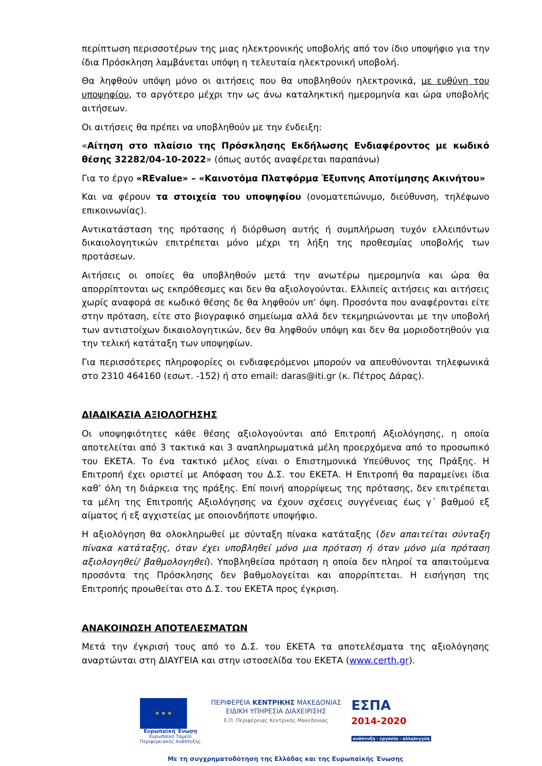περίπτωση περισσοτέρων της μιας ηλεκτρονικής υποβολής από τον ίδιο υποψήφιο για την ίδια Πρόσκληση λαμβάνεται υπόψη η τελευταία ηλεκτρονική υποβολή.
Θα ληφθούν υπόψη μόνο οι αιτήσεις που θα υποβληθούν ηλεκτρονικά, με ευθύνη του υποψηφίου, το αργότερο μέχρι την ως άνω καταληκτική ημερομηνία και ώρα υποβολής αιτήσεων.
Οι αιτήσεις θα πρέπει να υποβληθούν με την ένδειξη:
«Αίτηση στο πλαίσιο της Πρόσκλησης Εκδήλωσης Ενδιαφέροντος με κωδικό θέσης 32282/04-10-2022» (όπως αυτός αναφέρεται παραπάνω)
Για το έργο «REvalue» – «Καινοτόμα Πλατφόρμα Έξυπνης Αποτίμησης Ακινήτου»
Και να φέρουν τα στοιχεία του υποψηφίου (ονοματεπώνυμο, διεύθυνση, τηλέφωνο επικοινωνίας).
Αντικατάσταση της πρότασης ή διόρθωση αυτής ή συμπλήρωση τυχόν ελλειπόντων δικαιολογητικών επιτρέπεται μόνο μέχρι τη λήξη της προθεσμίας υποβολής των προτάσεων.
Αιτήσεις οι οποίες θα υποβληθούν μετά την ανωτέρω ημερομηνία και ώρα θα απορρίπτονται ως εκπρόθεσμες και δεν θα αξιολογούνται. Ελλιπείς αιτήσεις και αιτήσεις χωρίς αναφορά σε κωδικό θέσης δε θα ληφθούν υπ’ όψη. Προσόντα που αναφέρονται είτε στην πρόταση, είτε στο βιογραφικό σημείωμα αλλά δεν τεκμηριώνονται με την υποβολή των αντιστοίχων δικαιολογητικών, δεν θα ληφθούν υπόψη και δεν θα μοριοδοτηθούν για την τελική κατάταξη των υποψηφίων.
Για περισσότερες πληροφορίες οι ενδιαφερόμενοι μπορούν να απευθύνονται τηλεφωνικά στο 2310 464160 (εσωτ. -152) ή στο email: daras@iti.gr (κ. Πέτρος Δάρας).
ΔΙΑΔΙΚΑΣΙΑ ΑΞΙΟΛΟΓΗΣΗΣ
Οι υποψηφιότητες κάθε θέσης αξιολογούνται από Επιτροπή Αξιολόγησης, η οποία αποτελείται από 3 τακτικά και 3 αναπληρωματικά μέλη προερχόμενα από το προσωπικό του ΕΚΕΤΑ. Το ένα τακτικό μέλος είναι ο Επιστημονικά Υπεύθυνος της Πράξης. Η Επιτροπή έχει οριστεί με Απόφαση του Δ.Σ. του ΕΚΕΤΑ. Η Επιτροπή θα παραμείνει ίδια καθ’ όλη τη διάρκεια της πράξης. Επί ποινή απορρίψεως της πρότασης, δεν επιτρέπεται τα μέλη της Επιτροπής Αξιολόγησης να έχουν σχέσεις συγγένειας έως γ΄ βαθμού εξ αίματος ή εξ αγχιστείας με οποιονδήποτε υποψήφιο.
Η αξιολόγηση θα ολοκληρωθεί με σύνταξη πίνακα κατάταξης (δεν απαιτείται σύνταξη πίνακα κατάταξης, όταν έχει υποβληθεί μόνο μια πρόταση ή όταν μόνο μία πρόταση αξιολογηθεί/ βαθμολογηθεί). Υποβληθείσα πρόταση η οποία δεν πληροί τα απαιτούμενα προσόντα της Πρόσκλησης δεν βαθμολογείται και απορρίπτεται. Η εισήγηση της Επιτροπής προωθείται στο Δ.Σ. του ΕΚΕΤΑ προς έγκριση.
ΑΝΑΚΟΙΝΩΣΗ ΑΠΟΤΕΛΕΣΜΑΤΩΝ
Μετά την έγκρισή τους από το Δ.Σ. του ΕΚΕΤΑ τα αποτελέσματα της αξιολόγησης αναρτώνται στη ΔΙΑΥΓΕΙΑ και στην ιστοσελίδα του ΕΚΕΤΑ (www.certh.gr).
★ ★ ★
Ευρωπαϊκή Ένωση
Ευρωπαϊκό Ταμείο
Περιφερειακής Ανάπτυξης
ΠΕΡΙΦΕΡΕΙΑ ΚΕΝΤΡΙΚΗΣ ΜΑΚΕΔΟΝΙΑΣ
ΕΙΔΙΚΗ ΥΠΗΡΕΣΙΑ ΔΙΑΧΕΙΡΙΣΗΣ
Ε.Π. Περιφέρειας Κεντρικής Μακεδονίας
ΕΣΠΑ
2014-2020
ανάπτυξη - εργασία - αλληλεγγύη
Με τη συγχρηματοδότηση της Ελλάδας και της Ευρωπαϊκής Ένωσης